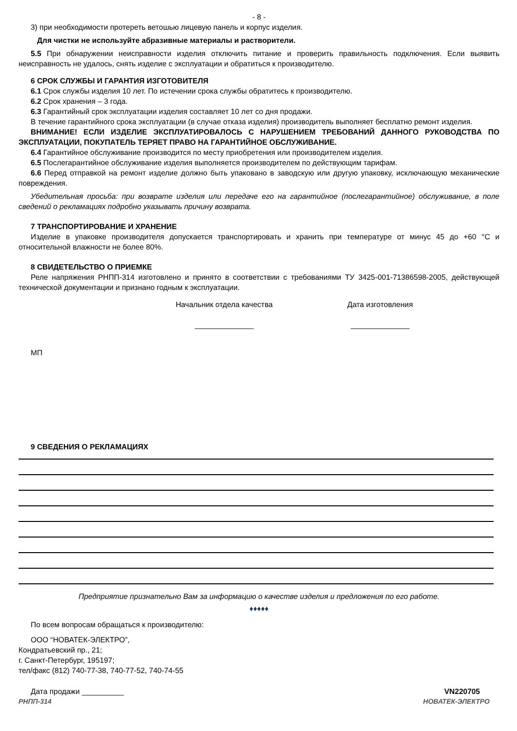- 8 -
3) при необходимости протереть ветошью лицевую панель и корпус изделия.
Для чистки не используйте абразивные материалы и растворители.
5.5 При обнаружении неисправности изделия отключить питание и проверить правильность подключения. Если выявить неисправность не удалось, снять изделие с эксплуатации и обратиться к производителю.
6 СРОК СЛУЖБЫ И ГАРАНТИЯ ИЗГОТОВИТЕЛЯ
6.1 Срок службы изделия 10 лет. По истечении срока службы обратитесь к производителю.
6.2 Срок хранения – 3 года.
6.3 Гарантийный срок эксплуатации изделия составляет 10 лет со дня продажи.
В течение гарантийного срока эксплуатации (в случае отказа изделия) производитель выполняет бесплатно ремонт изделия.
ВНИМАНИЕ! ЕСЛИ ИЗДЕЛИЕ ЭКСПЛУАТИРОВАЛОСЬ С НАРУШЕНИЕМ ТРЕБОВАНИЙ ДАННОГО РУКОВОДСТВА ПО ЭКСПЛУАТАЦИИ, ПОКУПАТЕЛЬ ТЕРЯЕТ ПРАВО НА ГАРАНТИЙНОЕ ОБСЛУЖИВАНИЕ.
6.4 Гарантийное обслуживание производится по месту приобретения или производителем изделия.
6.5 Послегарантийное обслуживание изделия выполняется производителем по действующим тарифам.
6.6 Перед отправкой на ремонт изделие должно быть упаковано в заводскую или другую упаковку, исключающую механические повреждения.
Убедительная просьба: при возврате изделия или передаче его на гарантийное (послегарантийное) обслуживание, в поле сведений о рекламациях подробно указывать причину возврата.
7 ТРАНСПОРТИРОВАНИЕ И ХРАНЕНИЕ
Изделие в упаковке производителя допускается транспортировать и хранить при температуре от минус 45 до +60 °С и относительной влажности не более 80%.
8 СВИДЕТЕЛЬСТВО О ПРИЕМКЕ
Реле напряжения РНПП-314 изготовлено и принято в соответствии с требованиями ТУ 3425-001-71386598-2005, действующей технической документации и признано годным к эксплуатации.
Начальник отдела качества
______________
Дата изготовления
______________
МП
9 СВЕДЕНИЯ О РЕКЛАМАЦИЯХ
Предприятие признательно Вам за информацию о качестве изделия и предложения по его работе.
♦♦♦♦♦
По всем вопросам обращаться к производителю:
ООО “НОВАТЕК-ЭЛЕКТРО”,
Кондратьевский пр., 21;
г. Санкт-Петербург, 195197;
тел/факс (812) 740-77-38, 740-77-52, 740-74-55
Дата продажи __________ VN220705
РНПП-314 НОВАТЕК-ЭЛЕКТРО